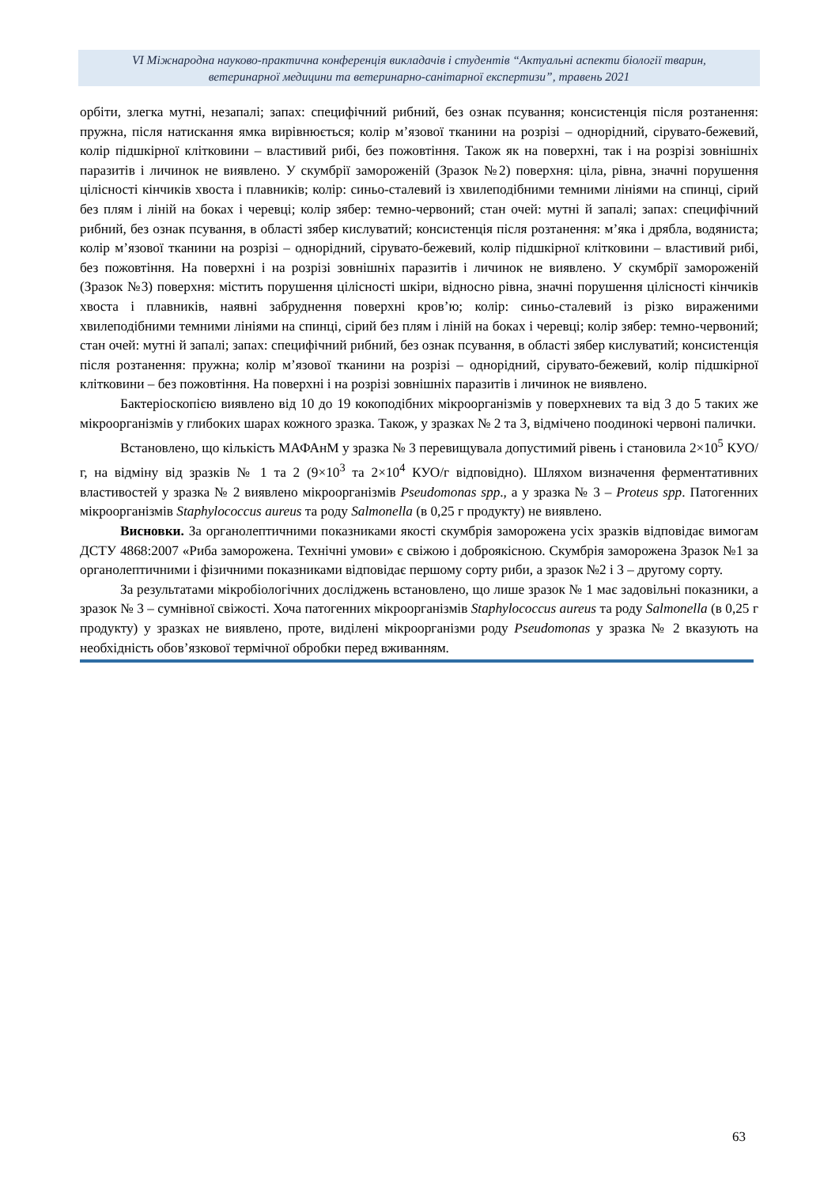VI Міжнародна науково-практична конференція викладачів і студентів “Актуальні аспекти біології тварин,
ветеринарної медицини та ветеринарно-санітарної експертизи”, травень 2021
орбіти, злегка мутні, незапалі; запах: специфічний рибний, без ознак псування; консистенція після розтанення: пружна, після натискання ямка вирівнюється; колір м’язової тканини на розрізі – однорідний, сірувато-бежевий, колір підшкірної клітковини – властивий рибі, без пожовтіння. Також як на поверхні, так і на розрізі зовнішніх паразитів і личинок не виявлено. У скумбрії замороженій (Зразок №2) поверхня: ціла, рівна, значні порушення цілісності кінчиків хвоста і плавників; колір: синьо-сталевий із хвилеподібними темними лініями на спинці, сірий без плям і ліній на боках і черевці; колір зябер: темно-червоний; стан очей: мутні й запалі; запах: специфічний рибний, без ознак псування, в області зябер кислуватий; консистенція після розтанення: м’яка і дрябла, водяниста; колір м’язової тканини на розрізі – однорідний, сірувато-бежевий, колір підшкірної клітковини – властивий рибі, без пожовтіння. На поверхні і на розрізі зовнішніх паразитів і личинок не виявлено. У скумбрії замороженій (Зразок №3) поверхня: містить порушення цілісності шкіри, відносно рівна, значні порушення цілісності кінчиків хвоста і плавників, наявні забруднення поверхні кров’ю; колір: синьо-сталевий із різко вираженими хвилеподібними темними лініями на спинці, сірий без плям і ліній на боках і черевці; колір зябер: темно-червоний; стан очей: мутні й запалі; запах: специфічний рибний, без ознак псування, в області зябер кислуватий; консистенція після розтанення: пружна; колір м’язової тканини на розрізі – однорідний, сірувато-бежевий, колір підшкірної клітковини – без пожовтіння. На поверхні і на розрізі зовнішніх паразитів і личинок не виявлено.
Бактеріоскопією виявлено від 10 до 19 кокоподібних мікроорганізмів у поверхневих та від 3 до 5 таких же мікроорганізмів у глибоких шарах кожного зразка. Також, у зразках № 2 та 3, відмічено поодинокі червоні палички.
Встановлено, що кількість МАФАнМ у зразка № 3 перевищувала допустимий рівень і становила 2×10<sup>5</sup> КУО/г, на відміну від зразків № 1 та 2 (9×10<sup>3</sup> та 2×10<sup>4</sup> КУО/г відповідно). Шляхом визначення ферментативних властивостей у зразка № 2 виявлено мікроорганізмів Pseudomonas spp., а у зразка № 3 – Proteus spp. Патогенних мікроорганізмів Staphylococcus aureus та роду Salmonella (в 0,25 г продукту) не виявлено.
Висновки. За органолептичними показниками якості скумбрія заморожена усіх зразків відповідає вимогам ДСТУ 4868:2007 «Риба заморожена. Технічні умови» є свіжою і доброякісною. Скумбрія заморожена Зразок №1 за органолептичними і фізичними показниками відповідає першому сорту риби, а зразок №2 і 3 – другому сорту.
За результатами мікробіологічних досліджень встановлено, що лише зразок № 1 має задовільні показники, а зразок № 3 – сумнівної свіжості. Хоча патогенних мікроорганізмів Staphylococcus aureus та роду Salmonella (в 0,25 г продукту) у зразках не виявлено, проте, виділені мікроорганізми роду Pseudomonas у зразка № 2 вказують на необхідність обов’язкової термічної обробки перед вживанням.
63